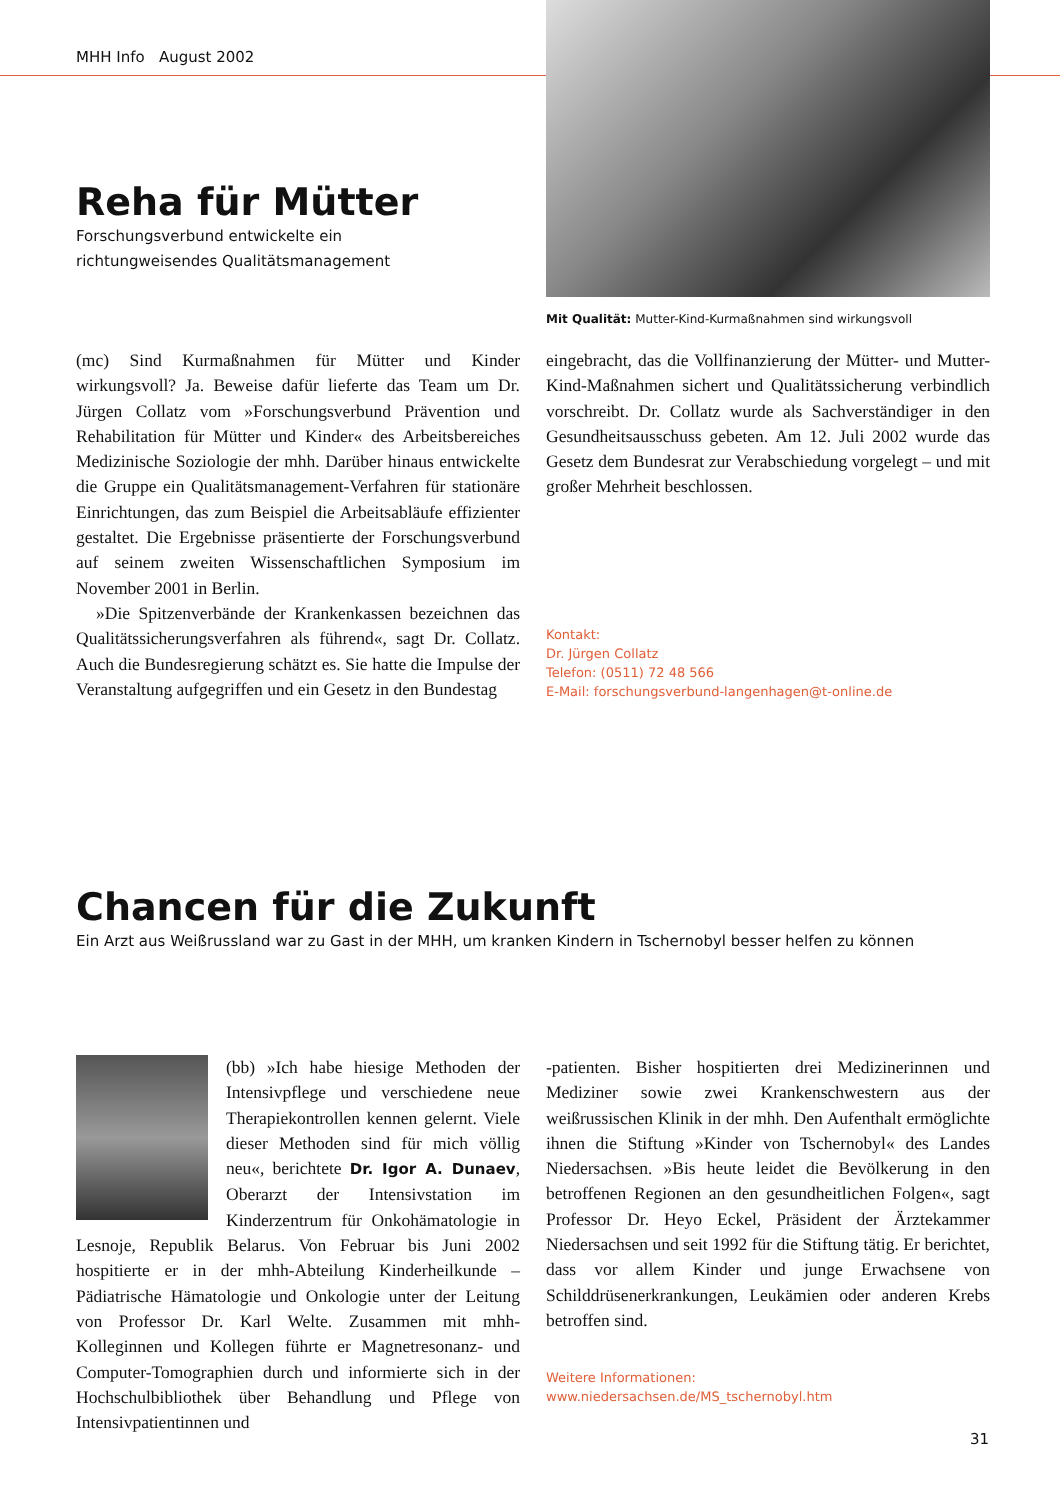MHH Info August 2002
Reha für Mütter
Forschungsverbund entwickelte ein
richtungweisendes Qualitätsmanagement
Mit Qualität: Mutter-Kind-Kurmaßnahmen sind wirkungsvoll
(mc) Sind Kurmaßnahmen für Mütter und Kinder wirkungsvoll? Ja. Beweise dafür lieferte das Team um Dr. Jürgen Collatz vom »Forschungsverbund Prävention und Rehabilitation für Mütter und Kinder« des Arbeitsbereiches Medizinische Soziologie der mhh. Darüber hinaus entwickelte die Gruppe ein Qualitätsmanagement-Verfahren für stationäre Einrichtungen, das zum Beispiel die Arbeitsabläufe effizienter gestaltet. Die Ergebnisse präsentierte der Forschungsverbund auf seinem zweiten Wissenschaftlichen Symposium im November 2001 in Berlin.
»Die Spitzenverbände der Krankenkassen bezeichnen das Qualitätssicherungsverfahren als führend«, sagt Dr. Collatz. Auch die Bundesregierung schätzt es. Sie hatte die Impulse der Veranstaltung aufgegriffen und ein Gesetz in den Bundestag
eingebracht, das die Vollfinanzierung der Mütter- und Mutter-Kind-Maßnahmen sichert und Qualitätssicherung verbindlich vorschreibt. Dr. Collatz wurde als Sachverständiger in den Gesundheitsausschuss gebeten. Am 12. Juli 2002 wurde das Gesetz dem Bundesrat zur Verabschiedung vorgelegt – und mit großer Mehrheit beschlossen.
Kontakt:
Dr. Jürgen Collatz
Telefon: (0511) 72 48 566
E-Mail: forschungsverbund-langenhagen@t-online.de
Chancen für die Zukunft
Ein Arzt aus Weißrussland war zu Gast in der MHH, um kranken Kindern in Tschernobyl besser helfen zu können
(bb) »Ich habe hiesige Methoden der Intensivpflege und verschiedene neue Therapiekontrollen kennen gelernt. Viele dieser Methoden sind für mich völlig neu«, berichtete Dr. Igor A. Dunaev, Oberarzt der Intensivstation im Kinderzentrum für Onkohämatologie in Lesnoje, Republik Belarus. Von Februar bis Juni 2002 hospitierte er in der mhh-Abteilung Kinderheilkunde – Pädiatrische Hämatologie und Onkologie unter der Leitung von Professor Dr. Karl Welte. Zusammen mit mhh-Kolleginnen und Kollegen führte er Magnetresonanz- und Computer-Tomographien durch und informierte sich in der Hochschulbibliothek über Behandlung und Pflege von Intensivpatientinnen und
-patienten. Bisher hospitierten drei Medizinerinnen und Mediziner sowie zwei Krankenschwestern aus der weißrussischen Klinik in der mhh. Den Aufenthalt ermöglichte ihnen die Stiftung »Kinder von Tschernobyl« des Landes Niedersachsen. »Bis heute leidet die Bevölkerung in den betroffenen Regionen an den gesundheitlichen Folgen«, sagt Professor Dr. Heyo Eckel, Präsident der Ärztekammer Niedersachsen und seit 1992 für die Stiftung tätig. Er berichtet, dass vor allem Kinder und junge Erwachsene von Schilddrüsenerkrankungen, Leukämien oder anderen Krebs betroffen sind.
Weitere Informationen:
www.niedersachsen.de/MS_tschernobyl.htm
31